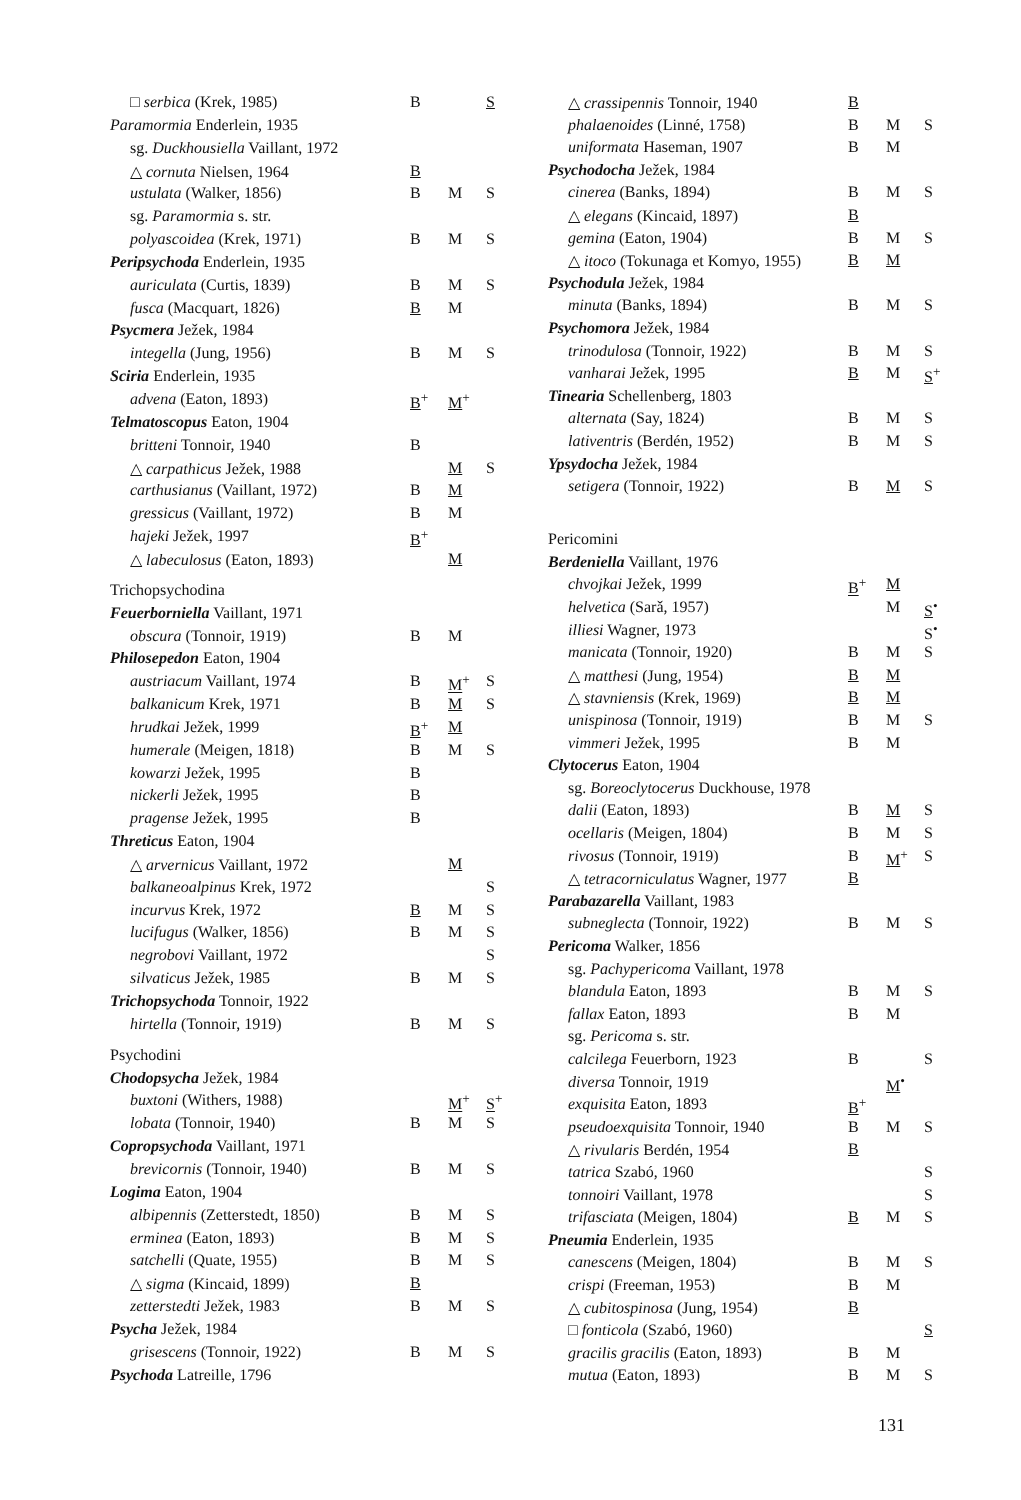| □ serbica (Krek, 1985) | B | | S |
| Paramormia Enderlein, 1935 | | | |
| sg. Duckhousiella Vaillant, 1972 | | | |
| △ cornuta Nielsen, 1964 | B | | |
| ustulata (Walker, 1856) | B | M | S |
| sg. Paramormia s. str. | | | |
| polyascoidea (Krek, 1971) | B | M | S |
| Peripsychoda Enderlein, 1935 | | | |
| auriculata (Curtis, 1839) | B | M | S |
| fusca (Macquart, 1826) | B | M | |
| Psycmera Ježek, 1984 | | | |
| integella (Jung, 1956) | B | M | S |
| Sciria Enderlein, 1935 | | | |
| advena (Eaton, 1893) | B<sup>+</sup> | M<sup>+</sup> | |
| Telmatoscopus Eaton, 1904 | | | |
| britteni Tonnoir, 1940 | B | | |
| △ carpathicus Ježek, 1988 | | M | S |
| carthusianus (Vaillant, 1972) | B | M | |
| gressicus (Vaillant, 1972) | B | M | |
| hajeki Ježek, 1997 | B<sup>+</sup> | | |
| △ labeculosus (Eaton, 1893) | | M | |
| Trichopsychodina | | | |
| Feuerborniella Vaillant, 1971 | | | |
| obscura (Tonnoir, 1919) | B | M | |
| Philosepedon Eaton, 1904 | | | |
| austriacum Vaillant, 1974 | B | M<sup>+</sup> | S |
| balkanicum Krek, 1971 | B | M | S |
| hrudkai Ježek, 1999 | B<sup>+</sup> | M | |
| humerale (Meigen, 1818) | B | M | S |
| kowarzi Ježek, 1995 | B | | |
| nickerli Ježek, 1995 | B | | |
| pragense Ježek, 1995 | B | | |
| Threticus Eaton, 1904 | | | |
| △ arvernicus Vaillant, 1972 | | M | |
| balkaneoalpinus Krek, 1972 | | | S |
| incurvus Krek, 1972 | B | M | S |
| lucifugus (Walker, 1856) | B | M | S |
| negrobovi Vaillant, 1972 | | | S |
| silvaticus Ježek, 1985 | B | M | S |
| Trichopsychoda Tonnoir, 1922 | | | |
| hirtella (Tonnoir, 1919) | B | M | S |
| Psychodini | | | |
| Chodopsycha Ježek, 1984 | | | |
| buxtoni (Withers, 1988) | | M<sup>+</sup> | S<sup>+</sup> |
| lobata (Tonnoir, 1940) | B | M | S |
| Copropsychoda Vaillant, 1971 | | | |
| brevicornis (Tonnoir, 1940) | B | M | S |
| Logima Eaton, 1904 | | | |
| albipennis (Zetterstedt, 1850) | B | M | S |
| erminea (Eaton, 1893) | B | M | S |
| satchelli (Quate, 1955) | B | M | S |
| △ sigma (Kincaid, 1899) | B | | |
| zetterstedti Ježek, 1983 | B | M | S |
| Psycha Ježek, 1984 | | | |
| grisescens (Tonnoir, 1922) | B | M | S |
| Psychoda Latreille, 1796 | | | |
| △ crassipennis Tonnoir, 1940 | B | | |
| phalaenoides (Linné, 1758) | B | M | S |
| uniformata Haseman, 1907 | B | M | |
| Psychodocha Ježek, 1984 | | | |
| cinerea (Banks, 1894) | B | M | S |
| △ elegans (Kincaid, 1897) | B | | |
| gemina (Eaton, 1904) | B | M | S |
| △ itoco (Tokunaga et Komyo, 1955) | B | M | |
| Psychodula Ježek, 1984 | | | |
| minuta (Banks, 1894) | B | M | S |
| Psychomora Ježek, 1984 | | | |
| trinodulosa (Tonnoir, 1922) | B | M | S |
| vanharai Ježek, 1995 | B | M | S<sup>+</sup> |
| Tinearia Schellenberg, 1803 | | | |
| alternata (Say, 1824) | B | M | S |
| lativentris (Berdén, 1952) | B | M | S |
| Ypsydocha Ježek, 1984 | | | |
| setigera (Tonnoir, 1922) | B | M | S |
| Pericomini | | | |
| Berdeniella Vaillant, 1976 | | | |
| chvojkai Ježek, 1999 | B<sup>+</sup> | M | |
| helvetica (Sarǎ, 1957) | | M | S<sup>•</sup> |
| illiesi Wagner, 1973 | | | S<sup>•</sup> |
| manicata (Tonnoir, 1920) | B | M | S |
| △ matthesi (Jung, 1954) | B | M | |
| △ stavniensis (Krek, 1969) | B | M | |
| unispinosa (Tonnoir, 1919) | B | M | S |
| vimmeri Ježek, 1995 | B | M | |
| Clytocerus Eaton, 1904 | | | |
| sg. Boreoclytocerus Duckhouse, 1978 | | | |
| dalii (Eaton, 1893) | B | M | S |
| ocellaris (Meigen, 1804) | B | M | S |
| rivosus (Tonnoir, 1919) | B | M<sup>+</sup> | S |
| △ tetracorniculatus Wagner, 1977 | B | | |
| Parabazarella Vaillant, 1983 | | | |
| subneglecta (Tonnoir, 1922) | B | M | S |
| Pericoma Walker, 1856 | | | |
| sg. Pachypericoma Vaillant, 1978 | | | |
| blandula Eaton, 1893 | B | M | S |
| fallax Eaton, 1893 | B | M | |
| sg. Pericoma s. str. | | | |
| calcilega Feuerborn, 1923 | B | | S |
| diversa Tonnoir, 1919 | | M<sup>•</sup> | |
| exquisita Eaton, 1893 | B<sup>+</sup> | | |
| pseudoexquisita Tonnoir, 1940 | B | M | S |
| △ rivularis Berdén, 1954 | B | | |
| tatrica Szabó, 1960 | | | S |
| tonnoiri Vaillant, 1978 | | | S |
| trifasciata (Meigen, 1804) | B | M | S |
| Pneumia Enderlein, 1935 | | | |
| canescens (Meigen, 1804) | B | M | S |
| crispi (Freeman, 1953) | B | M | |
| △ cubitospinosa (Jung, 1954) | B | | |
| □ fonticola (Szabó, 1960) | | | S |
| gracilis gracilis (Eaton, 1893) | B | M | |
| mutua (Eaton, 1893) | B | M | S |
131